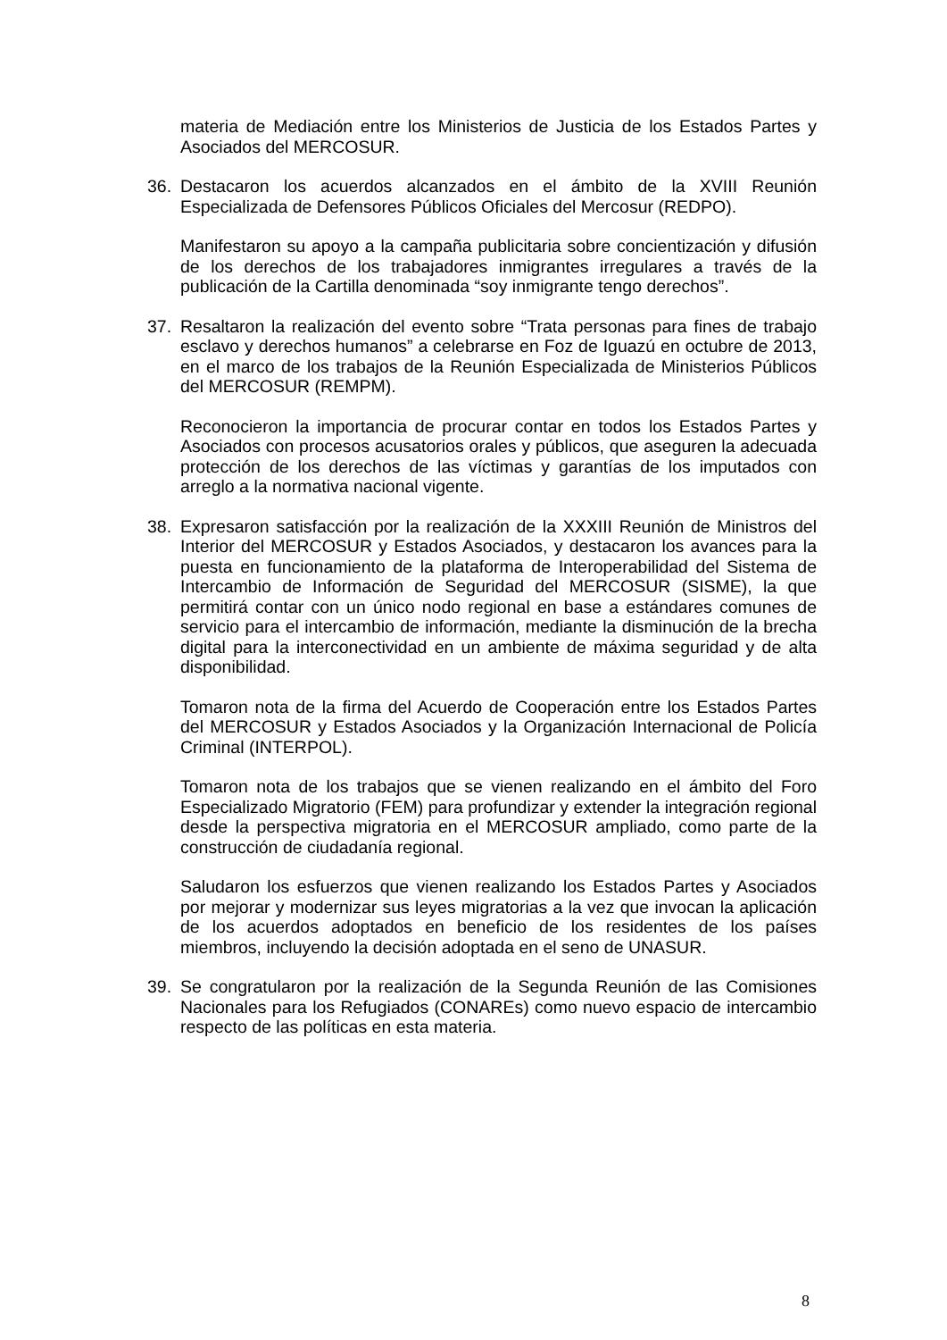materia de Mediación entre los Ministerios de Justicia de los Estados Partes y Asociados del MERCOSUR.
36. Destacaron los acuerdos alcanzados en el ámbito de la XVIII Reunión Especializada de Defensores Públicos Oficiales del Mercosur (REDPO).
Manifestaron su apoyo a la campaña publicitaria sobre concientización y difusión de los derechos de los trabajadores inmigrantes irregulares a través de la publicación de la Cartilla denominada “soy inmigrante tengo derechos”.
37. Resaltaron la realización del evento sobre “Trata personas para fines de trabajo esclavo y derechos humanos” a celebrarse en Foz de Iguazú en octubre de 2013, en el marco de los trabajos de la Reunión Especializada de Ministerios Públicos del MERCOSUR (REMPM).
Reconocieron la importancia de procurar contar en todos los Estados Partes y Asociados con procesos acusatorios orales y públicos, que aseguren la adecuada protección de los derechos de las víctimas y garantías de los imputados con arreglo a la normativa nacional vigente.
38. Expresaron satisfacción por la realización de la XXXIII Reunión de Ministros del Interior del MERCOSUR y Estados Asociados, y destacaron los avances para la puesta en funcionamiento de la plataforma de Interoperabilidad del Sistema de Intercambio de Información de Seguridad del MERCOSUR (SISME), la que permitirá contar con un único nodo regional en base a estándares comunes de servicio para el intercambio de información, mediante la disminución de la brecha digital para la interconectividad en un ambiente de máxima seguridad y de alta disponibilidad.
Tomaron nota de la firma del Acuerdo de Cooperación entre los Estados Partes del MERCOSUR y Estados Asociados y la Organización Internacional de Policía Criminal (INTERPOL).
Tomaron nota de los trabajos que se vienen realizando en el ámbito del Foro Especializado Migratorio (FEM) para profundizar y extender la integración regional desde la perspectiva migratoria en el MERCOSUR ampliado, como parte de la construcción de ciudadanía regional.
Saludaron los esfuerzos que vienen realizando los Estados Partes y Asociados por mejorar y modernizar sus leyes migratorias a la vez que invocan la aplicación de los acuerdos adoptados en beneficio de los residentes de los países miembros, incluyendo la decisión adoptada en el seno de UNASUR.
39. Se congratularon por la realización de la Segunda Reunión de las Comisiones Nacionales para los Refugiados (CONAREs) como nuevo espacio de intercambio respecto de las políticas en esta materia.
8